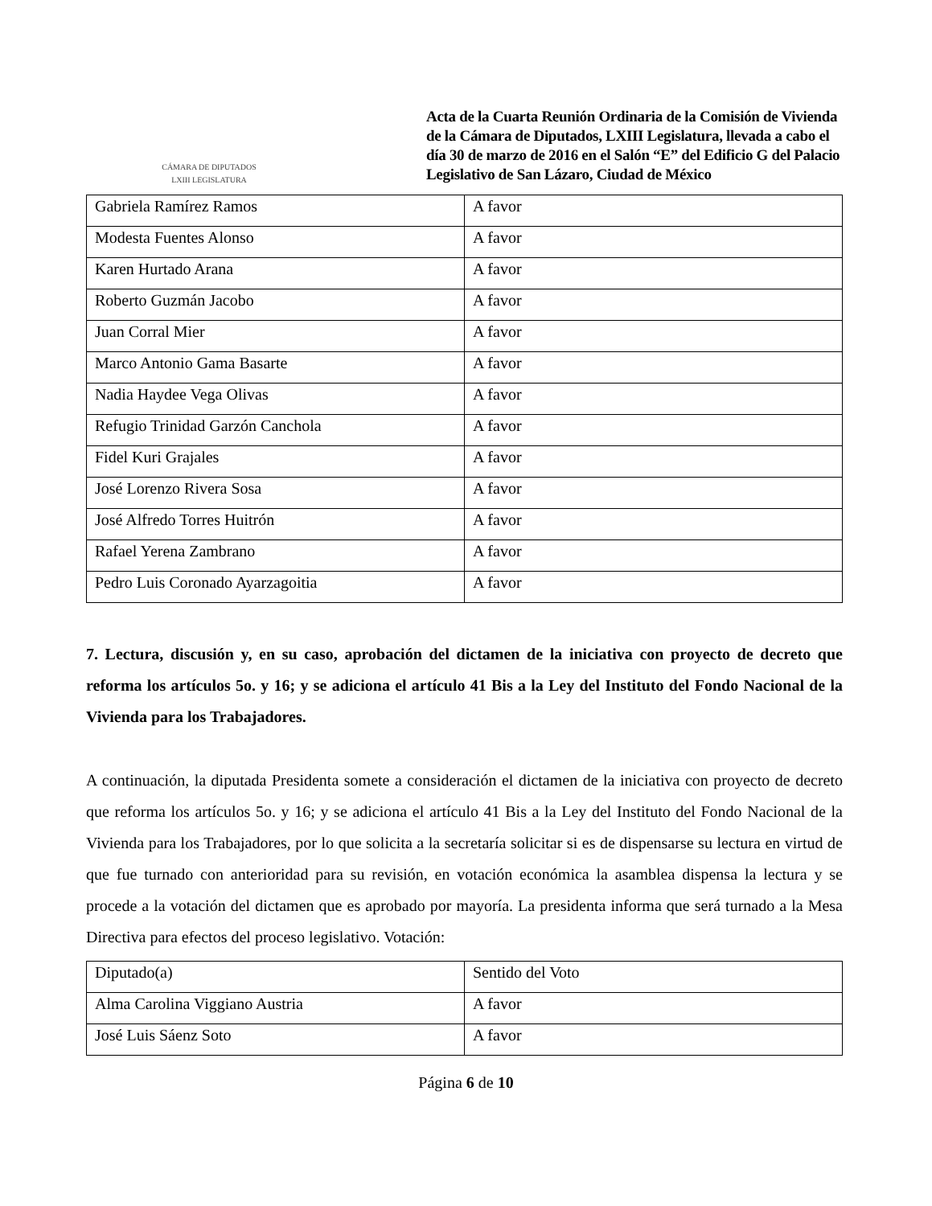CÁMARA DE DIPUTADOS
LXIII LEGISLATURA
Acta de la Cuarta Reunión Ordinaria de la Comisión de Vivienda de la Cámara de Diputados, LXIII Legislatura, llevada a cabo el día 30 de marzo de 2016 en el Salón “E” del Edificio G del Palacio Legislativo de San Lázaro, Ciudad de México
| Gabriela Ramírez Ramos | A favor |
| Modesta Fuentes Alonso | A favor |
| Karen Hurtado Arana | A favor |
| Roberto Guzmán Jacobo | A favor |
| Juan Corral Mier | A favor |
| Marco Antonio Gama Basarte | A favor |
| Nadia Haydee Vega Olivas | A favor |
| Refugio Trinidad Garzón Canchola | A favor |
| Fidel Kuri Grajales | A favor |
| José Lorenzo Rivera Sosa | A favor |
| José Alfredo Torres Huitrón | A favor |
| Rafael Yerena Zambrano | A favor |
| Pedro Luis Coronado Ayarzagoitia | A favor |
7. Lectura, discusión y, en su caso, aprobación del dictamen de la iniciativa con proyecto de decreto que reforma los artículos 5o. y 16; y se adiciona el artículo 41 Bis a la Ley del Instituto del Fondo Nacional de la Vivienda para los Trabajadores.
A continuación, la diputada Presidenta somete a consideración el dictamen de la iniciativa con proyecto de decreto que reforma los artículos 5o. y 16; y se adiciona el artículo 41 Bis a la Ley del Instituto del Fondo Nacional de la Vivienda para los Trabajadores, por lo que solicita a la secretaría solicitar si es de dispensarse su lectura en virtud de que fue turnado con anterioridad para su revisión, en votación económica la asamblea dispensa la lectura y se procede a la votación del dictamen que es aprobado por mayoría. La presidenta informa que será turnado a la Mesa Directiva para efectos del proceso legislativo. Votación:
| Diputado(a) | Sentido del Voto |
| Alma Carolina Viggiano Austria | A favor |
| José Luis Sáenz Soto | A favor |
Página 6 de 10